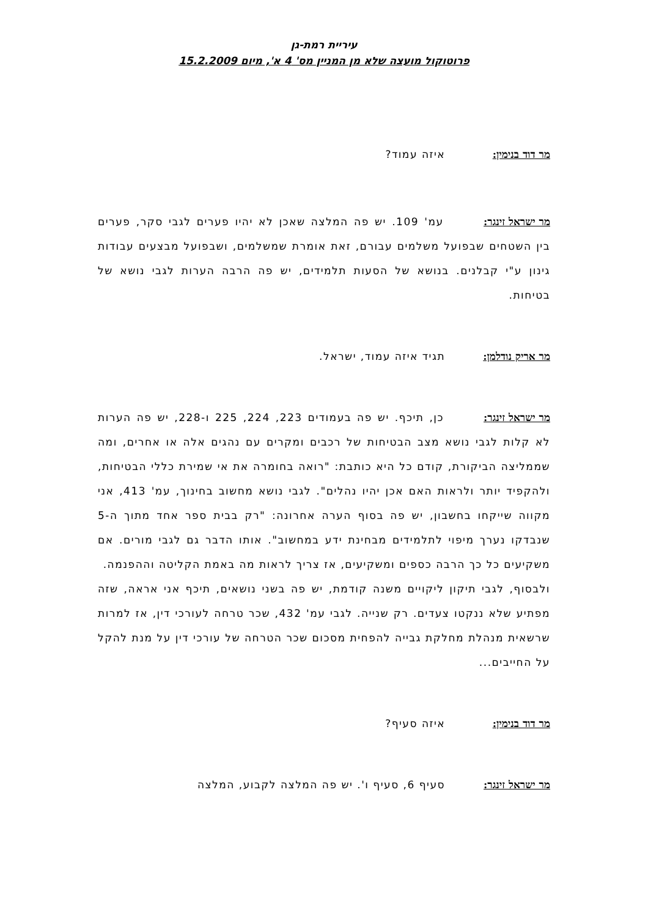עיריית רמת-גן
פרוטוקול מועצה שלא מן המניין מס' 4 א', מיום 15.2.2009
מר דוד בנימין: איזה עמוד?
מר ישראל זינגר: עמ' 109. יש פה המלצה שאכן לא יהיו פערים לגבי סקר, פערים בין השטחים שבפועל משלמים עבורם, זאת אומרת שמשלמים, ושבפועל מבצעים עבודות גינון ע"י קבלנים. בנושא של הסעות תלמידים, יש פה הרבה הערות לגבי נושא של בטיחות.
מר אריק נודלמן: תגיד איזה עמוד, ישראל.
מר ישראל זינגר: כן, תיכף. יש פה בעמודים 223, 224, 225 ו-228, יש פה הערות לא קלות לגבי נושא מצב הבטיחות של רכבים ומקרים עם נהגים אלה או אחרים, ומה שממליצה הביקורת, קודם כל היא כותבת: "רואה בחומרה את אי שמירת כללי הבטיחות, ולהקפיד יותר ולראות האם אכן יהיו נהלים". לגבי נושא מחשוב בחינוך, עמ' 413, אני מקווה שייקחו בחשבון, יש פה בסוף הערה אחרונה: "רק בבית ספר אחד מתוך ה-5 שנבדקו נערך מיפוי לתלמידים מבחינת ידע במחשוב". אותו הדבר גם לגבי מורים. אם משקיעים כל כך הרבה כספים ומשקיעים, אז צריך לראות מה באמת הקליטה וההפנמה.
ולבסוף, לגבי תיקון ליקויים משנה קודמת, יש פה בשני נושאים, תיכף אני אראה, שזה מפתיע שלא ננקטו צעדים. רק שנייה. לגבי עמ' 432, שכר טרחה לעורכי דין, אז למרות שרשאית מנהלת מחלקת גבייה להפחית מסכום שכר הטרחה של עורכי דין על מנת להקל על החייבים...
מר דוד בנימין: איזה סעיף?
מר ישראל זינגר: סעיף 6, סעיף ו'. יש פה המלצה לקבוע, המלצה